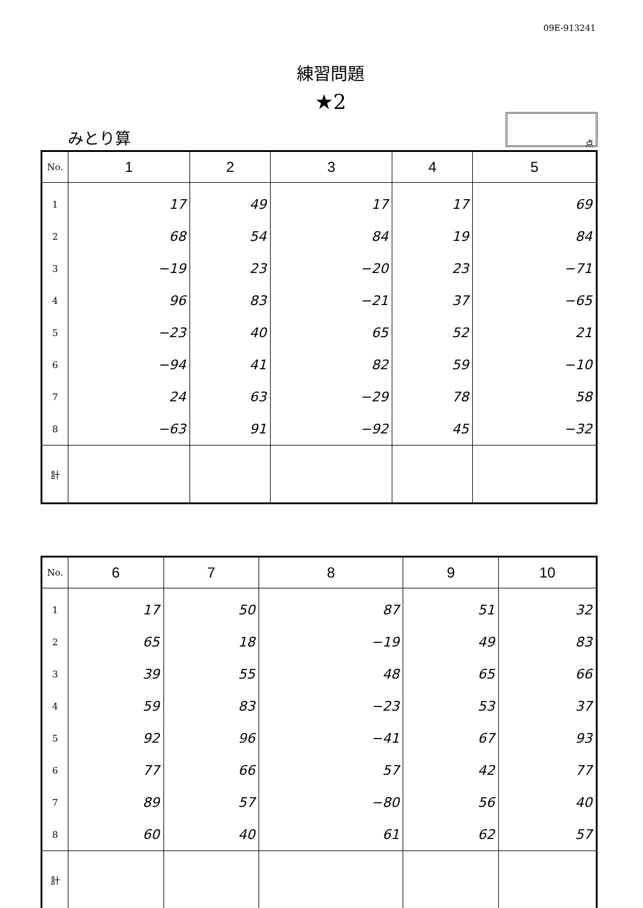09E-913241
練習問題
★2
点
みとり算
| No. | 1 | 2 | 3 | 4 | 5 |
| --- | --- | --- | --- | --- | --- |
| 1 | 17 | 49 | 17 | 17 | 69 |
| 2 | 68 | 54 | 84 | 19 | 84 |
| 3 | −19 | 23 | −20 | 23 | −71 |
| 4 | 96 | 83 | −21 | 37 | −65 |
| 5 | −23 | 40 | 65 | 52 | 21 |
| 6 | −94 | 41 | 82 | 59 | −10 |
| 7 | 24 | 63 | −29 | 78 | 58 |
| 8 | −63 | 91 | −92 | 45 | −32 |
| 計 | | | | | |
| No. | 6 | 7 | 8 | 9 | 10 |
| --- | --- | --- | --- | --- | --- |
| 1 | 17 | 50 | 87 | 51 | 32 |
| 2 | 65 | 18 | −19 | 49 | 83 |
| 3 | 39 | 55 | 48 | 65 | 66 |
| 4 | 59 | 83 | −23 | 53 | 37 |
| 5 | 92 | 96 | −41 | 67 | 93 |
| 6 | 77 | 66 | 57 | 42 | 77 |
| 7 | 89 | 57 | −80 | 56 | 40 |
| 8 | 60 | 40 | 61 | 62 | 57 |
| 計 | | | | | |